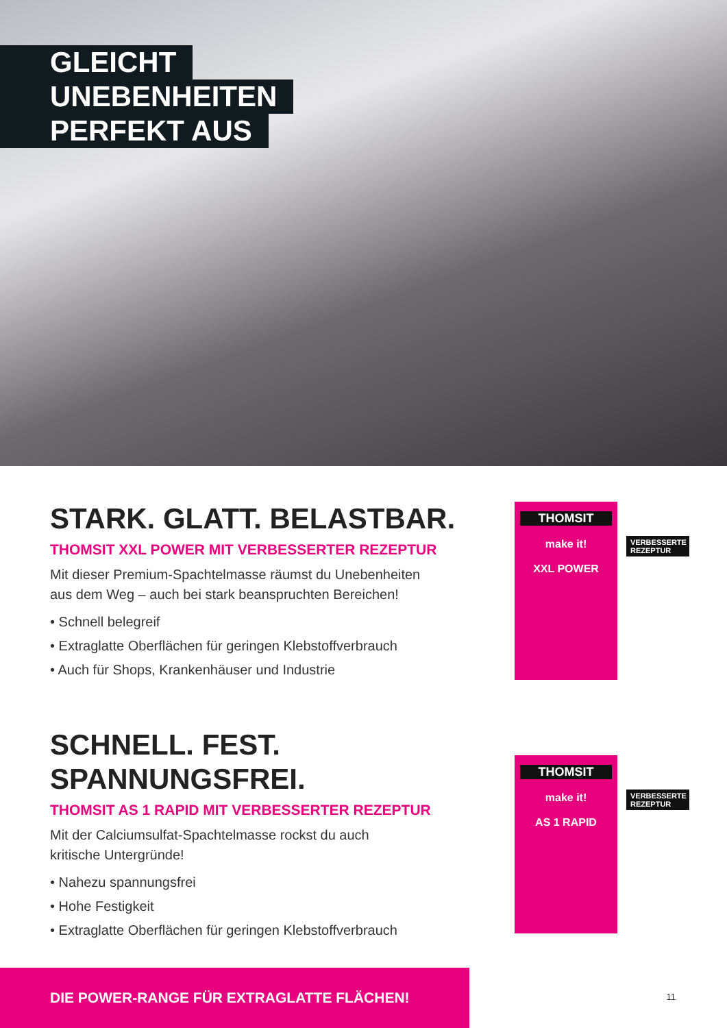GLEICHT
UNEBENHEITEN
PERFEKT AUS
THOMSIT
make it!
XXL POWER
VERBESSERTE REZEPTUR
STARK. GLATT. BELASTBAR.
THOMSIT XXL POWER MIT VERBESSERTER REZEPTUR
Mit dieser Premium-Spachtelmasse räumst du Unebenheiten
aus dem Weg – auch bei stark beanspruchten Bereichen!
• Schnell belegreif
• Extraglatte Oberflächen für geringen Klebstoffverbrauch
• Auch für Shops, Krankenhäuser und Industrie
THOMSIT
make it!
AS 1 RAPID
VERBESSERTE REZEPTUR
SCHNELL. FEST.
SPANNUNGSFREI.
THOMSIT AS 1 RAPID MIT VERBESSERTER REZEPTUR
Mit der Calciumsulfat-Spachtelmasse rockst du auch
kritische Untergründe!
• Nahezu spannungsfrei
• Hohe Festigkeit
• Extraglatte Oberflächen für geringen Klebstoffverbrauch
DIE POWER-RANGE FÜR EXTRAGLATTE FLÄCHEN!
11